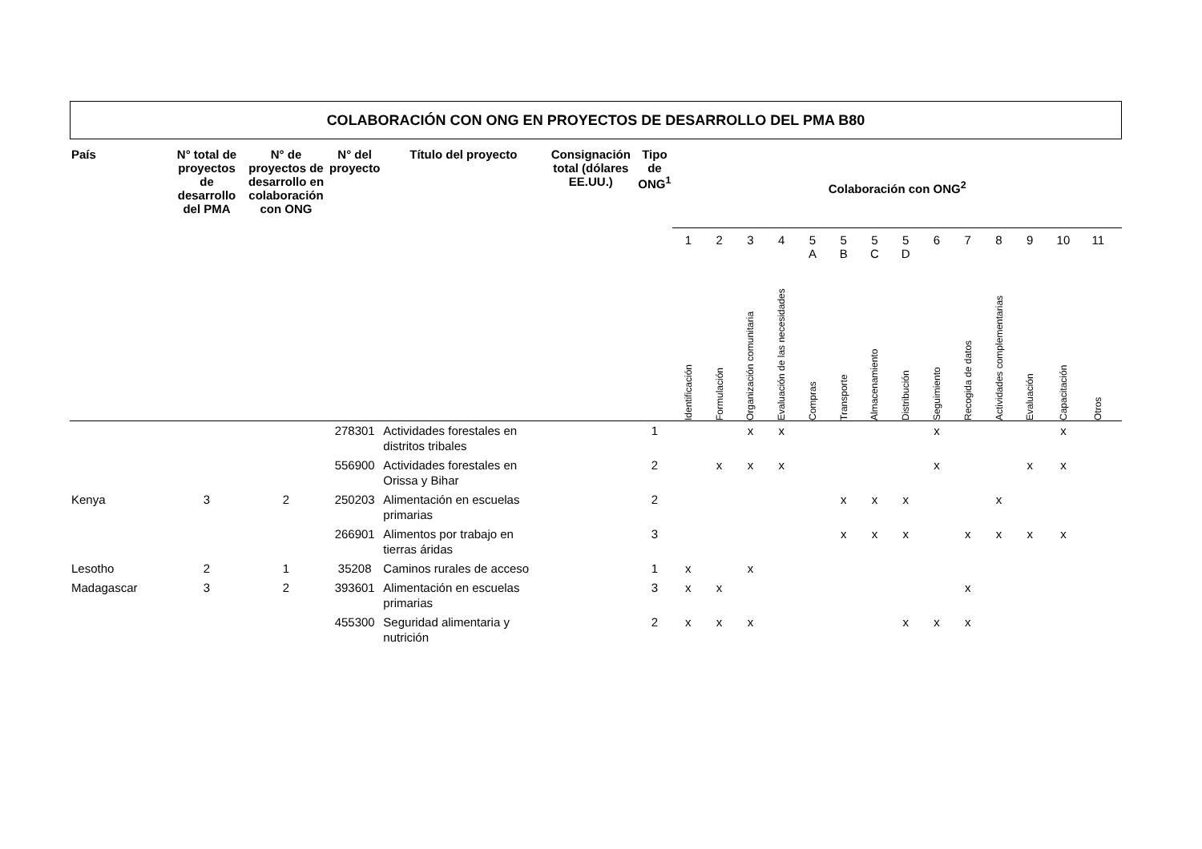COLABORACIÓN CON ONG EN PROYECTOS DE DESARROLLO DEL PMA B80
| País | N° total de proyectos de desarrollo del PMA | N° de proyectos de desarrollo en colaboración con ONG | N° del proyecto | Título del proyecto | Consignación total (dólares EE.UU.) | Tipo de ONG<sup>1</sup> | Colaboración con ONG<sup>2</sup> | | | | | | | | | | | | | | |
| --- | --- | --- | --- | --- | --- | --- | --- | --- | --- | --- | --- | --- | --- | --- | --- | --- | --- | --- | --- | --- | --- |
| | | | | | | | 1 | 2 | 3 | 4 | 5 A | 5 B | 5 C | 5 D | 6 | 7 | 8 | 9 | 10 | 11 | |
| | | | | | | | Identificación | Formulación | Organización comunitaria | Evaluación de las necesidades | Compras | Transporte | Almacenamiento | Distribución | Seguimiento | Recogida de datos | Actividades complementarias | Evaluación | Capacitación | Otros | |
| | | | 278301 | Actividades forestales en distritos tribales | | 1 | | | x | x | | | | | x | | | | x | | |
| | | | 556900 | Actividades forestales en Orissa y Bihar | | 2 | | x | x | x | | | | | x | | | x | x | | |
| Kenya | 3 | 2 | 250203 | Alimentación en escuelas primarias | | 2 | | | | | | x | x | x | | | x | | | | |
| | | | 266901 | Alimentos por trabajo en tierras áridas | | 3 | | | | | | x | x | x | | x | x | x | x | | |
| Lesotho | 2 | 1 | 35208 | Caminos rurales de acceso | | 1 | x | | x | | | | | | | | | | | | |
| Madagascar | 3 | 2 | 393601 | Alimentación en escuelas primarias | | 3 | x | x | | | | | | | | x | | | | | |
| | | | 455300 | Seguridad alimentaria y nutrición | | 2 | x | x | x | | | | | x | x | x | | | | | |